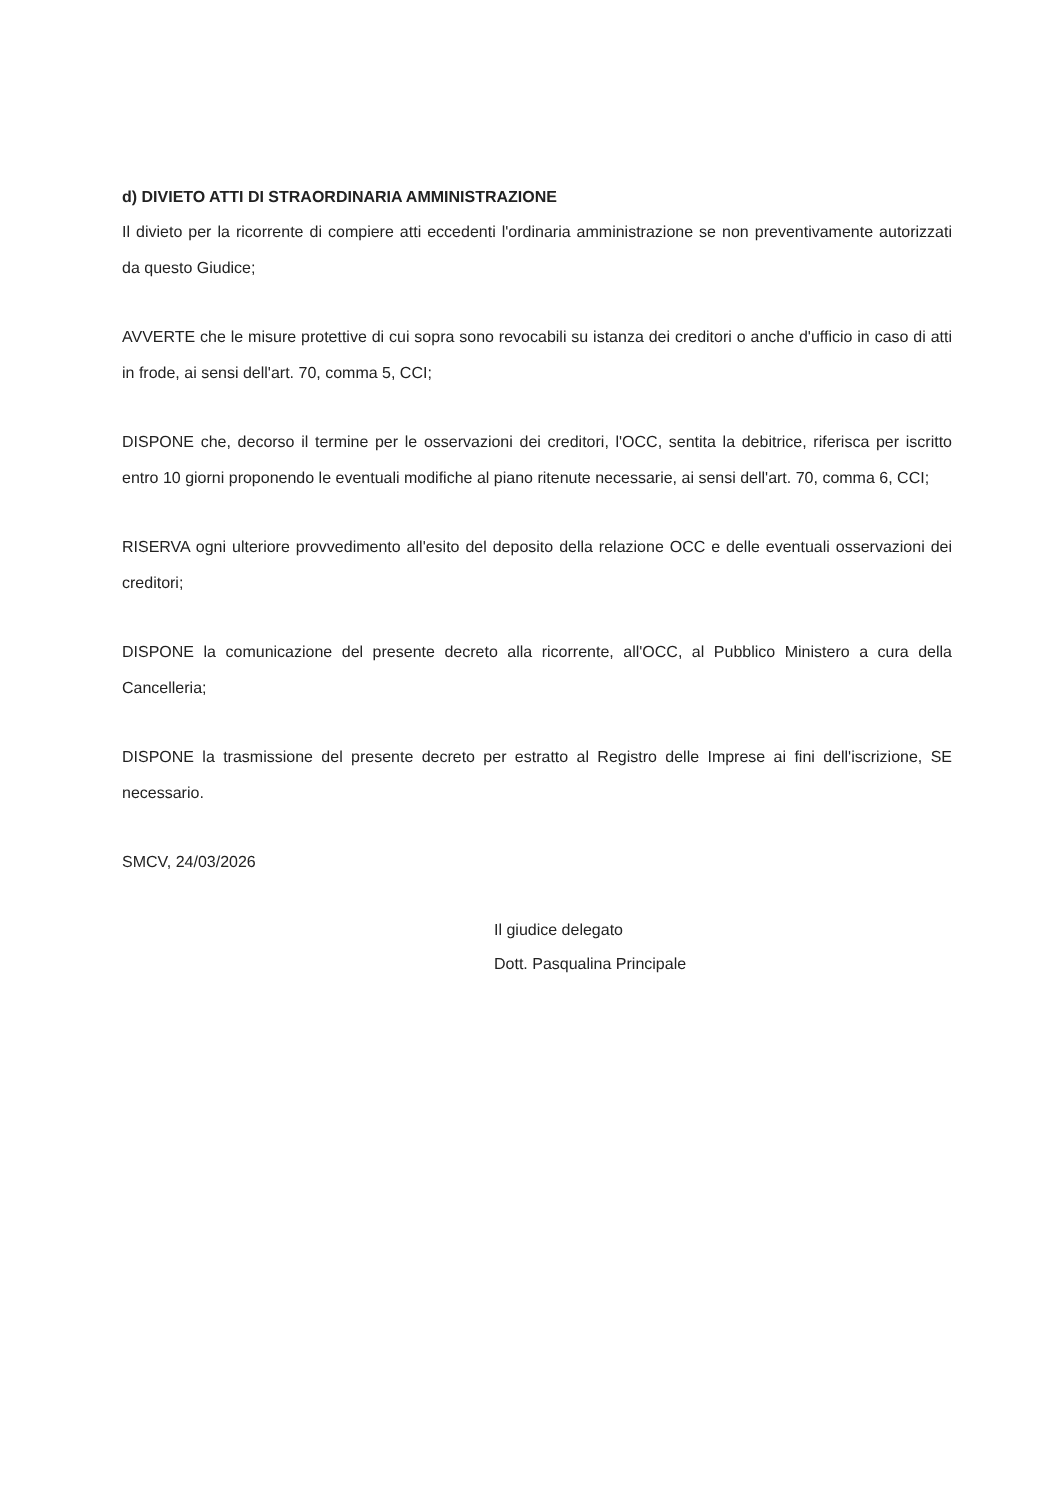d) DIVIETO ATTI DI STRAORDINARIA AMMINISTRAZIONE
Il divieto per la ricorrente di compiere atti eccedenti l'ordinaria amministrazione se non preventivamente autorizzati da questo Giudice;
AVVERTE che le misure protettive di cui sopra sono revocabili su istanza dei creditori o anche d'ufficio in caso di atti in frode, ai sensi dell'art. 70, comma 5, CCI;
DISPONE che, decorso il termine per le osservazioni dei creditori, l'OCC, sentita la debitrice, riferisca per iscritto entro 10 giorni proponendo le eventuali modifiche al piano ritenute necessarie, ai sensi dell'art. 70, comma 6, CCI;
RISERVA ogni ulteriore provvedimento all'esito del deposito della relazione OCC e delle eventuali osservazioni dei creditori;
DISPONE la comunicazione del presente decreto alla ricorrente, all'OCC, al Pubblico Ministero a cura della Cancelleria;
DISPONE la trasmissione del presente decreto per estratto al Registro delle Imprese ai fini dell'iscrizione, SE necessario.
SMCV, 24/03/2026
Il giudice delegato
Dott. Pasqualina Principale